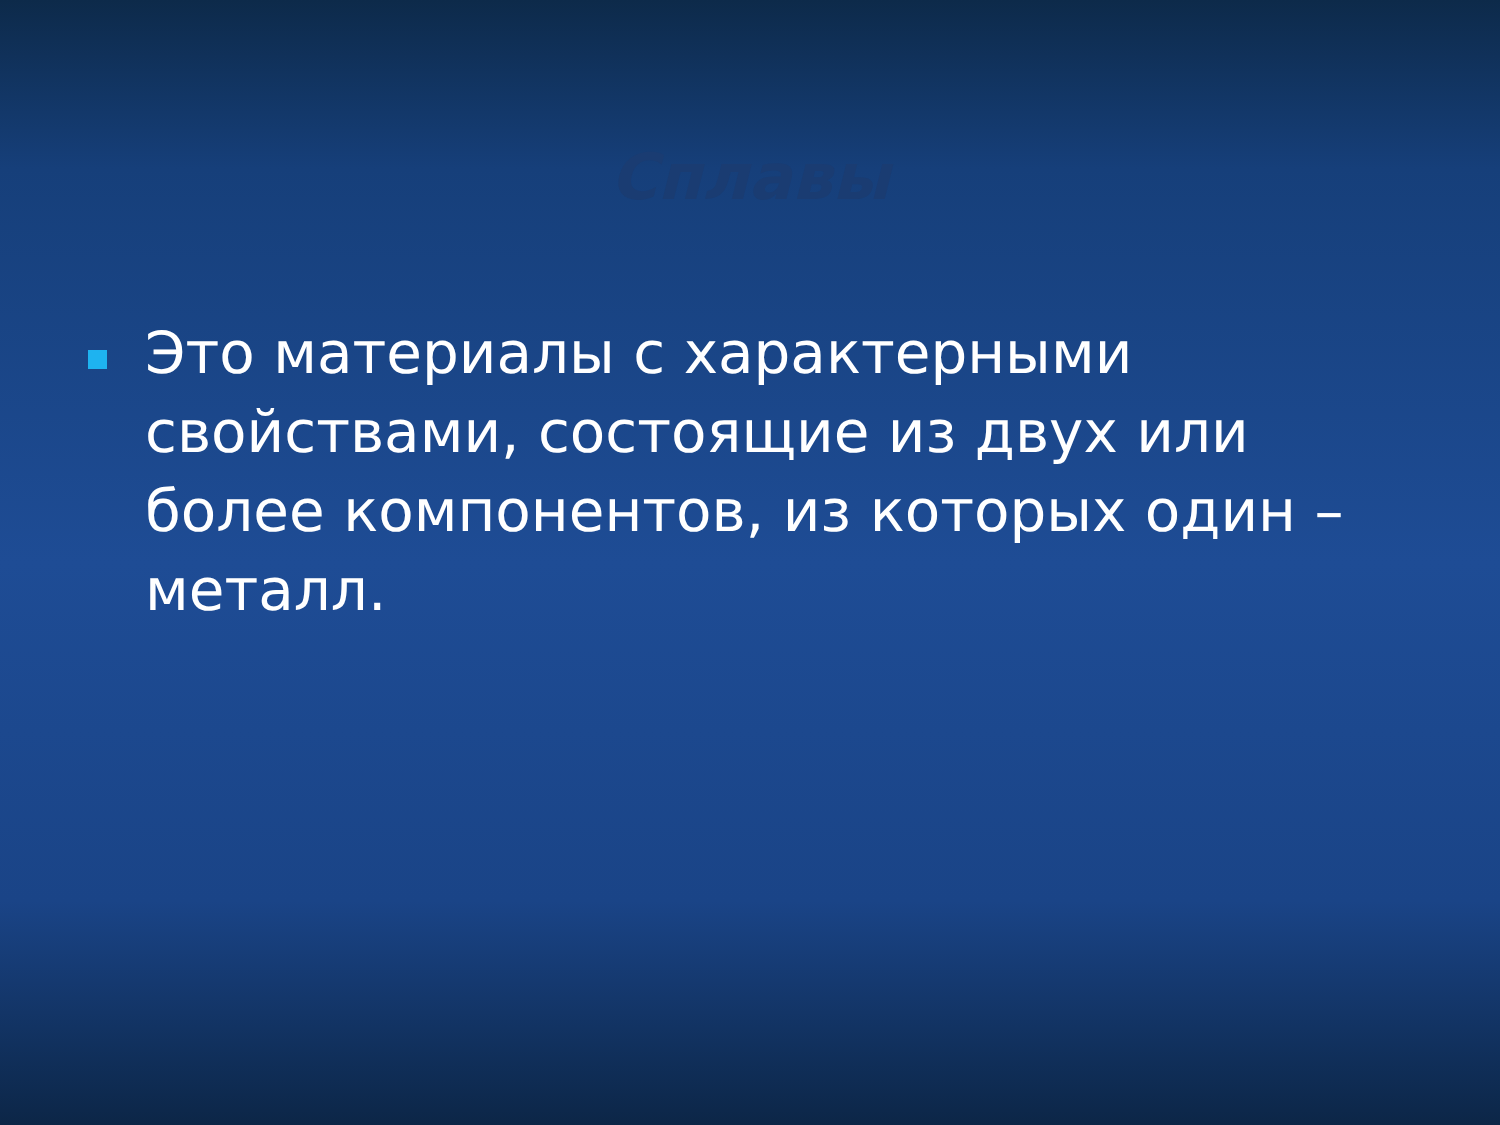Сплавы
Это материалы с характерными свойствами, состоящие из двух или более компонентов, из которых один – металл.